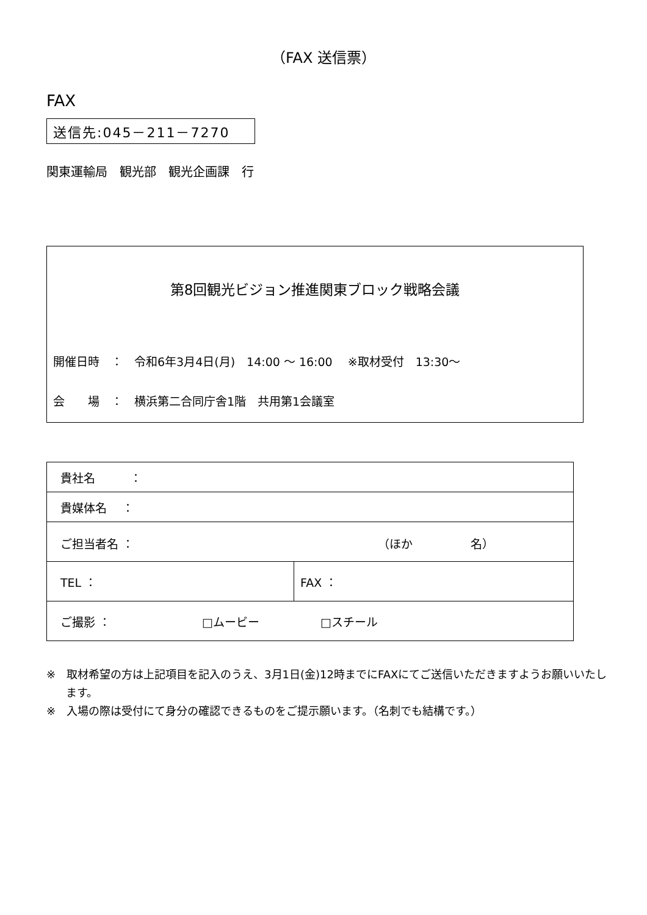（FAX 送信票）
FAX
送信先:045－211－7270
関東運輸局　観光部　観光企画課　行
第8回観光ビジョン推進関東ブロック戦略会議
開催日時　：　令和6年3月4日(月)　14:00 ～ 16:00　 ※取材受付　13:30～
会　　場　：　横浜第二合同庁舎1階　共用第1会議室
| 貴社名 ： | |
| 貴媒体名 ： | |
| ご担当者名 ： （ほか 名） | |
| TEL ： | FAX ： |
| ご撮影 ： □ムービー □スチール | |
※　取材希望の方は上記項目を記入のうえ、3月1日(金)12時までにFAXにてご送信いただきますようお願いいたします。
※　入場の際は受付にて身分の確認できるものをご提示願います。（名刺でも結構です。）